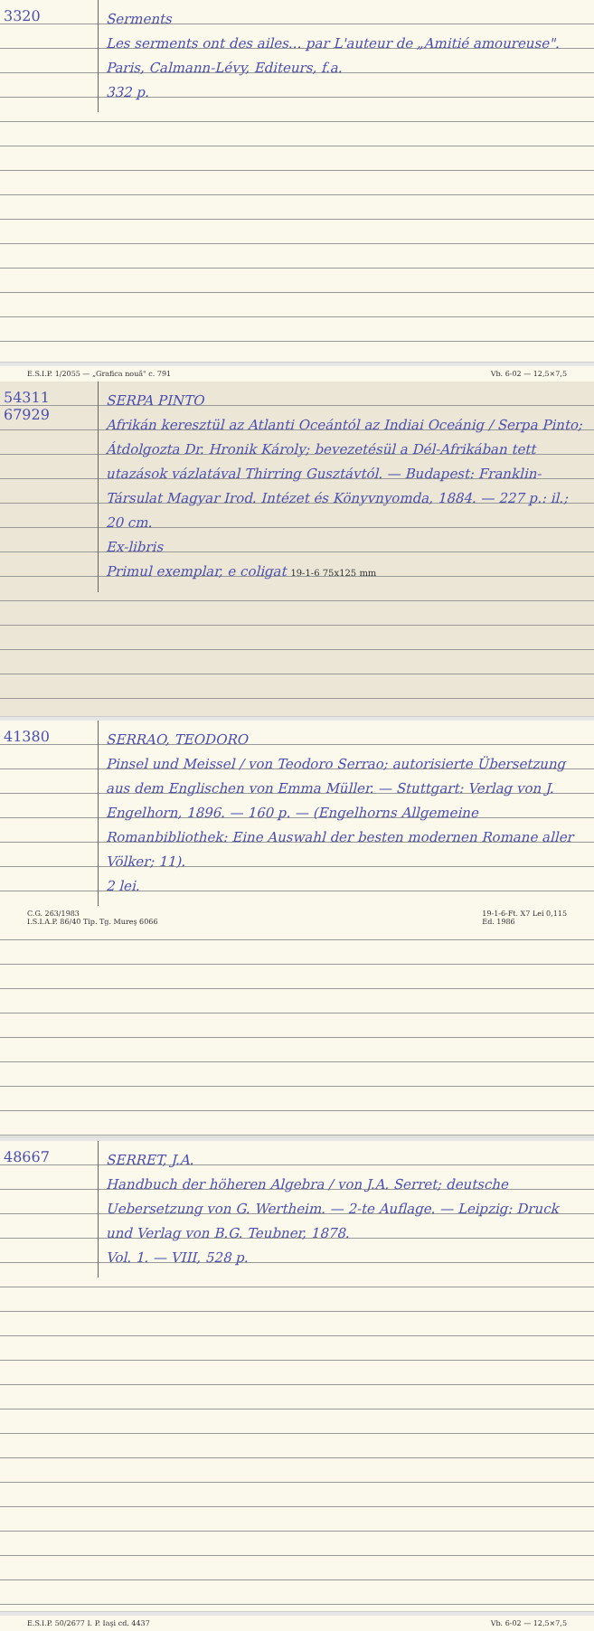3320
Serments
Les serments ont des ailes... par L'auteur de „Amitié amoureuse". Paris, Calmann-Lévy, Editeurs, f.a.
332 p.
E.S.I.P. 1/2055 — „Grafica nouă" c. 791 Vb. 6-02 — 12,5×7,5
54311
67929
SERPA PINTO
Afrikán keresztül az Atlanti Oceántól az Indiai Oceánig / Serpa Pinto; Átdolgozta Dr. Hronik Károly; bevezetésül a Dél-Afrikában tett utazások vázlatával Thirring Gusztávtól. — Budapest: Franklin-Társulat Magyar Irod. Intézet és Könyvnyomda, 1884. — 227 p.: il.; 20 cm.
Ex-libris
Primul exemplar, e coligat 19-1-6 75x125 mm
41380
SERRAO, TEODORO
Pinsel und Meissel / von Teodoro Serrao; autorisierte Übersetzung aus dem Englischen von Emma Müller. — Stuttgart: Verlag von J. Engelhorn, 1896. — 160 p. — (Engelhorns Allgemeine Romanbibliothek: Eine Auswahl der besten modernen Romane aller Völker; 11).
2 lei.
C.G. 263/1983
I.S.I.A.P. 86/40 Tip. Tg. Mureş 6066 19-1-6-Ft. X7 Lei 0,115
Ed. 1986
48667
SERRET, J.A.
Handbuch der höheren Algebra / von J.A. Serret; deutsche Uebersetzung von G. Wertheim. — 2-te Auflage. — Leipzig: Druck und Verlag von B.G. Teubner, 1878.
Vol. 1. — VIII, 528 p.
E.S.I.P. 50/2677 I. P. Iaşi cd. 4437 Vb. 6-02 — 12,5×7,5